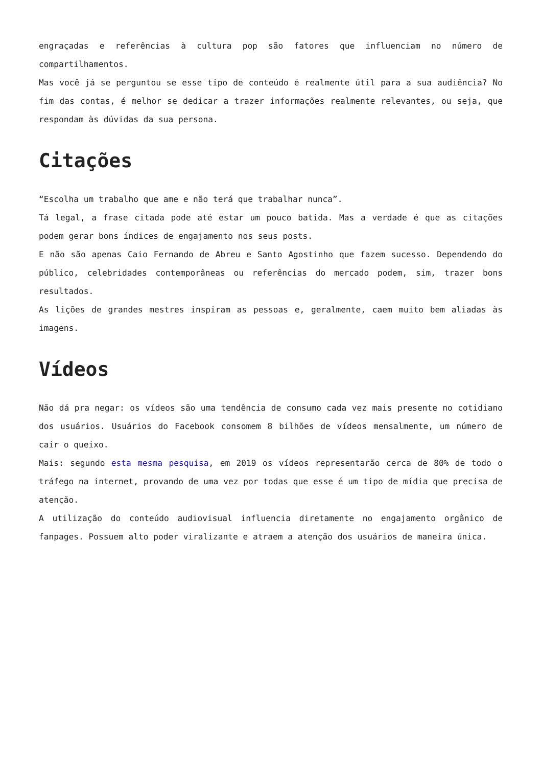engraçadas e referências à cultura pop são fatores que influenciam no número de compartilhamentos.
Mas você já se perguntou se esse tipo de conteúdo é realmente útil para a sua audiência? No fim das contas, é melhor se dedicar a trazer informações realmente relevantes, ou seja, que respondam às dúvidas da sua persona.
Citações
“Escolha um trabalho que ame e não terá que trabalhar nunca”.
Tá legal, a frase citada pode até estar um pouco batida. Mas a verdade é que as citações podem gerar bons índices de engajamento nos seus posts.
E não são apenas Caio Fernando de Abreu e Santo Agostinho que fazem sucesso. Dependendo do público, celebridades contemporâneas ou referências do mercado podem, sim, trazer bons resultados.
As lições de grandes mestres inspiram as pessoas e, geralmente, caem muito bem aliadas às imagens.
Vídeos
Não dá pra negar: os vídeos são uma tendência de consumo cada vez mais presente no cotidiano dos usuários. Usuários do Facebook consomem 8 bilhões de vídeos mensalmente, um número de cair o queixo.
Mais: segundo esta mesma pesquisa, em 2019 os vídeos representarão cerca de 80% de todo o tráfego na internet, provando de uma vez por todas que esse é um tipo de mídia que precisa de atenção.
A utilização do conteúdo audiovisual influencia diretamente no engajamento orgânico de fanpages. Possuem alto poder viralizante e atraem a atenção dos usuários de maneira única.